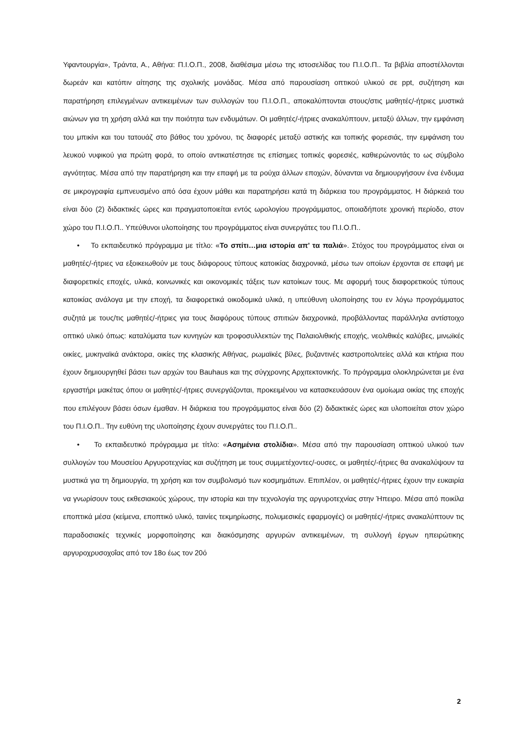Υφαντουργία», Τράντα, Α., Αθήνα: Π.Ι.Ο.Π., 2008, διαθέσιμα μέσω της ιστοσελίδας του Π.Ι.Ο.Π.. Τα βιβλία αποστέλλονται δωρεάν και κατόπιν αίτησης της σχολικής μονάδας. Μέσα από παρουσίαση οπτικού υλικού σε ppt, συζήτηση και παρατήρηση επιλεγμένων αντικειμένων των συλλογών του Π.Ι.Ο.Π., αποκαλύπτονται στους/στις μαθητές/-ήτριες μυστικά αιώνων για τη χρήση αλλά και την ποιότητα των ενδυμάτων. Οι μαθητές/-ήτριες ανακαλύπτουν, μεταξύ άλλων, την εμφάνιση του μπικίνι και του τατουάζ στο βάθος του χρόνου, τις διαφορές μεταξύ αστικής και τοπικής φορεσιάς, την εμφάνιση του λευκού νυφικού για πρώτη φορά, το οποίο αντικατέστησε τις επίσημες τοπικές φορεσιές, καθιερώνοντάς το ως σύμβολο αγνότητας. Μέσα από την παρατήρηση και την επαφή με τα ρούχα άλλων εποχών, δύνανται να δημιουργήσουν ένα ένδυμα σε μικρογραφία εμπνευσμένο από όσα έχουν μάθει και παρατηρήσει κατά τη διάρκεια του προγράμματος. Η διάρκειά του είναι δύο (2) διδακτικές ώρες και πραγματοποιείται εντός ωρολογίου προγράμματος, οποιαδήποτε χρονική περίοδο, στον χώρο του Π.Ι.Ο.Π.. Υπεύθυνοι υλοποίησης του προγράμματος είναι συνεργάτες του Π.Ι.Ο.Π..
• Το εκπαιδευτικό πρόγραμμα με τίτλο: «Το σπίτι…μια ιστορία απ’ τα παλιά». Στόχος του προγράμματος είναι οι μαθητές/-ήτριες να εξοικειωθούν με τους διάφορους τύπους κατοικίας διαχρονικά, μέσω των οποίων έρχονται σε επαφή με διαφορετικές εποχές, υλικά, κοινωνικές και οικονομικές τάξεις των κατοίκων τους. Με αφορμή τους διαφορετικούς τύπους κατοικίας ανάλογα με την εποχή, τα διαφορετικά οικοδομικά υλικά, η υπεύθυνη υλοποίησης του εν λόγω προγράμματος συζητά με τους/τις μαθητές/-ήτριες για τους διαφόρους τύπους σπιτιών διαχρονικά, προβάλλοντας παράλληλα αντίστοιχο οπτικό υλικό όπως: καταλύματα των κυνηγών και τροφοσυλλεκτών της Παλαιολιθικής εποχής, νεολιθικές καλύβες, μινωϊκές οικίες, μυκηναϊκά ανάκτορα, οικίες της κλασικής Αθήνας, ρωμαϊκές βίλες, βυζαντινές καστροπολιτείες αλλά και κτήρια που έχουν δημιουργηθεί βάσει των αρχών του Bauhaus και της σύγχρονης Αρχιτεκτονικής. Το πρόγραμμα ολοκληρώνεται με ένα εργαστήρι μακέτας όπου οι μαθητές/-ήτριες συνεργάζονται, προκειμένου να κατασκευάσουν ένα ομοίωμα οικίας της εποχής που επιλέγουν βάσει όσων έμαθαν. Η διάρκεια του προγράμματος είναι δύο (2) διδακτικές ώρες και υλοποιείται στον χώρο του Π.Ι.Ο.Π.. Την ευθύνη της υλοποίησης έχουν συνεργάτες του Π.Ι.Ο.Π..
• Το εκπαιδευτικό πρόγραμμα με τίτλο: «Ασημένια στολίδια». Μέσα από την παρουσίαση οπτικού υλικού των συλλογών του Μουσείου Αργυροτεχνίας και συζήτηση με τους συμμετέχοντες/-ουσες, οι μαθητές/-ήτριες θα ανακαλύψουν τα μυστικά για τη δημιουργία, τη χρήση και τον συμβολισμό των κοσμημάτων. Επιπλέον, οι μαθητές/-ήτριες έχουν την ευκαιρία να γνωρίσουν τους εκθεσιακούς χώρους, την ιστορία και την τεχνολογία της αργυροτεχνίας στην Ήπειρο. Μέσα από ποικίλα εποπτικά μέσα (κείμενα, εποπτικό υλικό, ταινίες τεκμηρίωσης, πολυμεσικές εφαρμογές) οι μαθητές/-ήτριες ανακαλύπτουν τις παραδοσιακές τεχνικές μορφοποίησης και διακόσμησης αργυρών αντικειμένων, τη συλλογή έργων ηπειρώτικης αργυροχρυσοχοΐας από τον 18ο έως τον 20ό
2